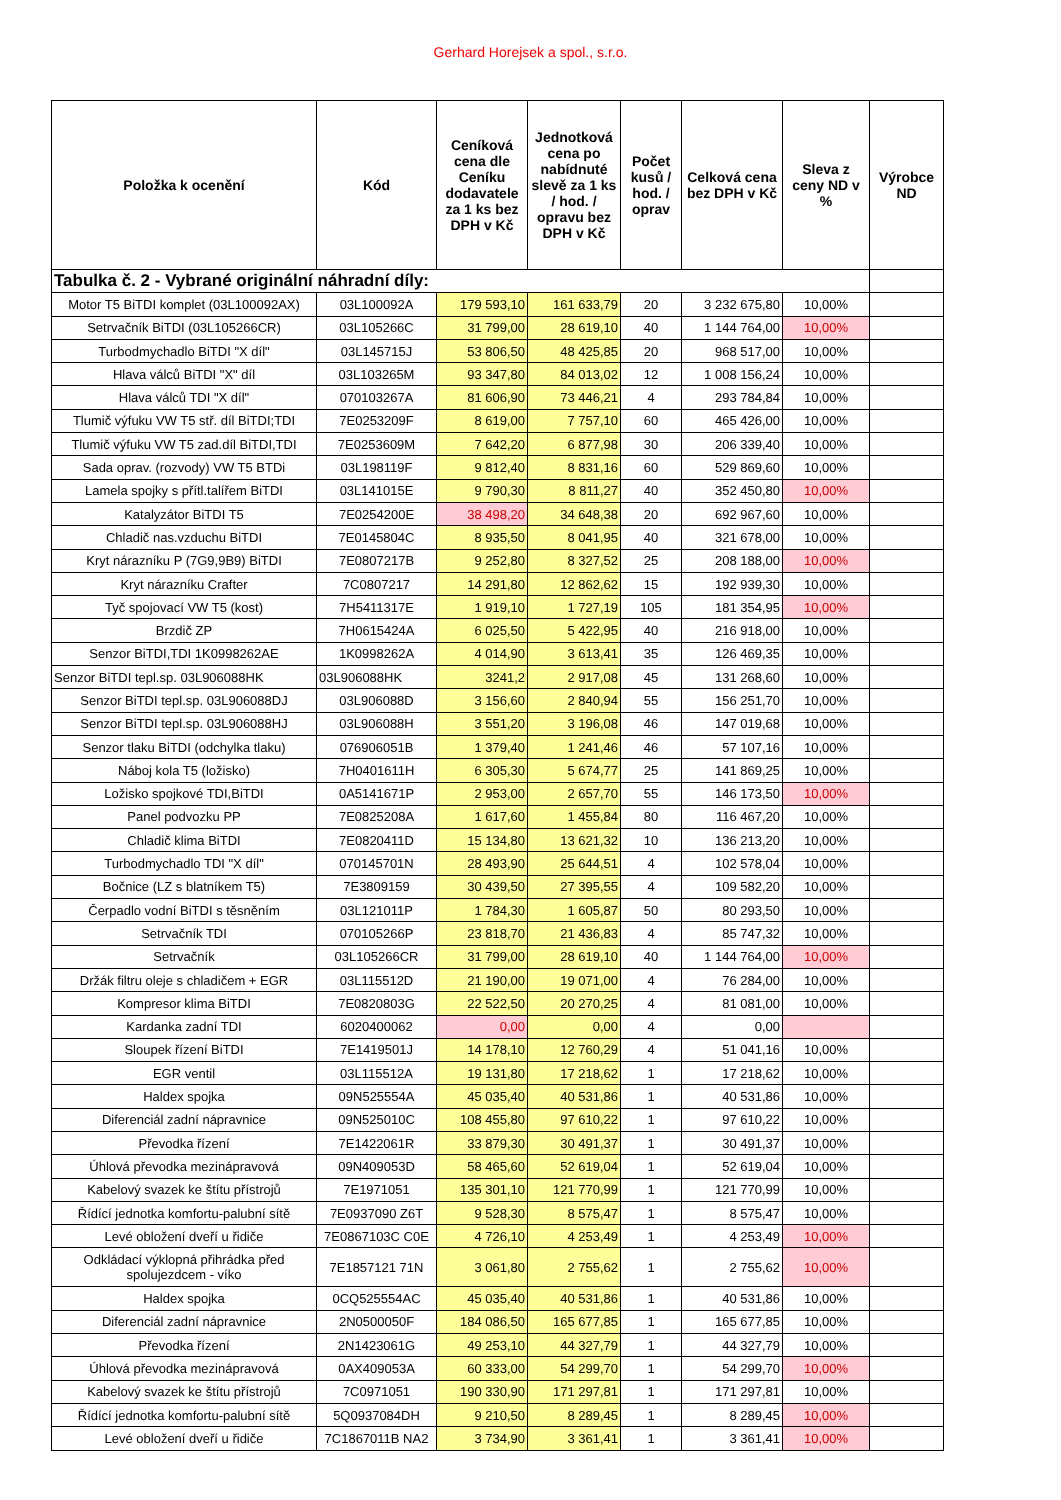Gerhard Horejsek a spol., s.r.o.
| Položka k ocenění | Kód | Ceníková cena dle Ceníku dodavatele za 1 ks bez DPH v Kč | Jednotková cena po nabídnuté slevě za 1 ks / hod. / opravu bez DPH v Kč | Počet kusů / hod. / oprav | Celková cena bez DPH v Kč | Sleva z ceny ND v % | Výrobce ND |
| --- | --- | --- | --- | --- | --- | --- | --- |
| Tabulka č. 2 - Vybrané originální náhradní díly: | | | | | | | |
| Motor T5 BiTDI komplet (03L100092AX) | 03L100092A | 179 593,10 | 161 633,79 | 20 | 3 232 675,80 | 10,00% | |
| Setrvačník BiTDI (03L105266CR) | 03L105266C | 31 799,00 | 28 619,10 | 40 | 1 144 764,00 | 10,00% | |
| Turbodmychadlo BiTDI "X díl" | 03L145715J | 53 806,50 | 48 425,85 | 20 | 968 517,00 | 10,00% | |
| Hlava válců BiTDI "X" díl | 03L103265M | 93 347,80 | 84 013,02 | 12 | 1 008 156,24 | 10,00% | |
| Hlava válců TDI "X díl" | 070103267A | 81 606,90 | 73 446,21 | 4 | 293 784,84 | 10,00% | |
| Tlumič výfuku VW T5 stř. díl BiTDI;TDI | 7E0253209F | 8 619,00 | 7 757,10 | 60 | 465 426,00 | 10,00% | |
| Tlumič výfuku VW T5 zad.díl BiTDI,TDI | 7E0253609M | 7 642,20 | 6 877,98 | 30 | 206 339,40 | 10,00% | |
| Sada oprav. (rozvody) VW T5 BTDi | 03L198119F | 9 812,40 | 8 831,16 | 60 | 529 869,60 | 10,00% | |
| Lamela spojky s přítl.talířem BiTDI | 03L141015E | 9 790,30 | 8 811,27 | 40 | 352 450,80 | 10,00% | |
| Katalyzátor BiTDI T5 | 7E0254200E | 38 498,20 | 34 648,38 | 20 | 692 967,60 | 10,00% | |
| Chladič nas.vzduchu BiTDI | 7E0145804C | 8 935,50 | 8 041,95 | 40 | 321 678,00 | 10,00% | |
| Kryt nárazníku P (7G9,9B9) BiTDI | 7E0807217B | 9 252,80 | 8 327,52 | 25 | 208 188,00 | 10,00% | |
| Kryt nárazníku Crafter | 7C0807217 | 14 291,80 | 12 862,62 | 15 | 192 939,30 | 10,00% | |
| Tyč spojovací VW T5 (kost) | 7H5411317E | 1 919,10 | 1 727,19 | 105 | 181 354,95 | 10,00% | |
| Brzdič ZP | 7H0615424A | 6 025,50 | 5 422,95 | 40 | 216 918,00 | 10,00% | |
| Senzor BiTDI,TDI 1K0998262AE | 1K0998262A | 4 014,90 | 3 613,41 | 35 | 126 469,35 | 10,00% | |
| Senzor BiTDI tepl.sp. 03L906088HK | 03L906088HK | 3241,2 | 2 917,08 | 45 | 131 268,60 | 10,00% | |
| Senzor BiTDI tepl.sp. 03L906088DJ | 03L906088D | 3 156,60 | 2 840,94 | 55 | 156 251,70 | 10,00% | |
| Senzor BiTDI tepl.sp. 03L906088HJ | 03L906088H | 3 551,20 | 3 196,08 | 46 | 147 019,68 | 10,00% | |
| Senzor tlaku BiTDI (odchylka tlaku) | 076906051B | 1 379,40 | 1 241,46 | 46 | 57 107,16 | 10,00% | |
| Náboj kola T5 (ložisko) | 7H0401611H | 6 305,30 | 5 674,77 | 25 | 141 869,25 | 10,00% | |
| Ložisko spojkové TDI,BiTDI | 0A5141671P | 2 953,00 | 2 657,70 | 55 | 146 173,50 | 10,00% | |
| Panel podvozku PP | 7E0825208A | 1 617,60 | 1 455,84 | 80 | 116 467,20 | 10,00% | |
| Chladič klima BiTDI | 7E0820411D | 15 134,80 | 13 621,32 | 10 | 136 213,20 | 10,00% | |
| Turbodmychadlo TDI "X díl" | 070145701N | 28 493,90 | 25 644,51 | 4 | 102 578,04 | 10,00% | |
| Bočnice (LZ s blatníkem T5) | 7E3809159 | 30 439,50 | 27 395,55 | 4 | 109 582,20 | 10,00% | |
| Čerpadlo vodní BiTDI s těsněním | 03L121011P | 1 784,30 | 1 605,87 | 50 | 80 293,50 | 10,00% | |
| Setrvačník TDI | 070105266P | 23 818,70 | 21 436,83 | 4 | 85 747,32 | 10,00% | |
| Setrvačník | 03L105266CR | 31 799,00 | 28 619,10 | 40 | 1 144 764,00 | 10,00% | |
| Držák filtru oleje s chladičem + EGR | 03L115512D | 21 190,00 | 19 071,00 | 4 | 76 284,00 | 10,00% | |
| Kompresor klima BiTDI | 7E0820803G | 22 522,50 | 20 270,25 | 4 | 81 081,00 | 10,00% | |
| Kardanka zadní TDI | 6020400062 | 0,00 | 0,00 | 4 | 0,00 | | |
| Sloupek řízení BiTDI | 7E1419501J | 14 178,10 | 12 760,29 | 4 | 51 041,16 | 10,00% | |
| EGR ventil | 03L115512A | 19 131,80 | 17 218,62 | 1 | 17 218,62 | 10,00% | |
| Haldex spojka | 09N525554A | 45 035,40 | 40 531,86 | 1 | 40 531,86 | 10,00% | |
| Diferenciál zadní nápravnice | 09N525010C | 108 455,80 | 97 610,22 | 1 | 97 610,22 | 10,00% | |
| Převodka řízení | 7E1422061R | 33 879,30 | 30 491,37 | 1 | 30 491,37 | 10,00% | |
| Úhlová převodka mezinápravová | 09N409053D | 58 465,60 | 52 619,04 | 1 | 52 619,04 | 10,00% | |
| Kabelový svazek ke štítu přístrojů | 7E1971051 | 135 301,10 | 121 770,99 | 1 | 121 770,99 | 10,00% | |
| Řídící jednotka komfortu-palubní sítě | 7E0937090 Z6T | 9 528,30 | 8 575,47 | 1 | 8 575,47 | 10,00% | |
| Levé obložení dveří u řidiče | 7E0867103C C0E | 4 726,10 | 4 253,49 | 1 | 4 253,49 | 10,00% | |
| Odkládací výklopná přihrádka před spolujezdcem - víko | 7E1857121 71N | 3 061,80 | 2 755,62 | 1 | 2 755,62 | 10,00% | |
| Haldex spojka | 0CQ525554AC | 45 035,40 | 40 531,86 | 1 | 40 531,86 | 10,00% | |
| Diferenciál zadní nápravnice | 2N0500050F | 184 086,50 | 165 677,85 | 1 | 165 677,85 | 10,00% | |
| Převodka řízení | 2N1423061G | 49 253,10 | 44 327,79 | 1 | 44 327,79 | 10,00% | |
| Úhlová převodka mezinápravová | 0AX409053A | 60 333,00 | 54 299,70 | 1 | 54 299,70 | 10,00% | |
| Kabelový svazek ke štítu přístrojů | 7C0971051 | 190 330,90 | 171 297,81 | 1 | 171 297,81 | 10,00% | |
| Řídící jednotka komfortu-palubní sítě | 5Q0937084DH | 9 210,50 | 8 289,45 | 1 | 8 289,45 | 10,00% | |
| Levé obložení dveří u řidiče | 7C1867011B NA2 | 3 734,90 | 3 361,41 | 1 | 3 361,41 | 10,00% | |